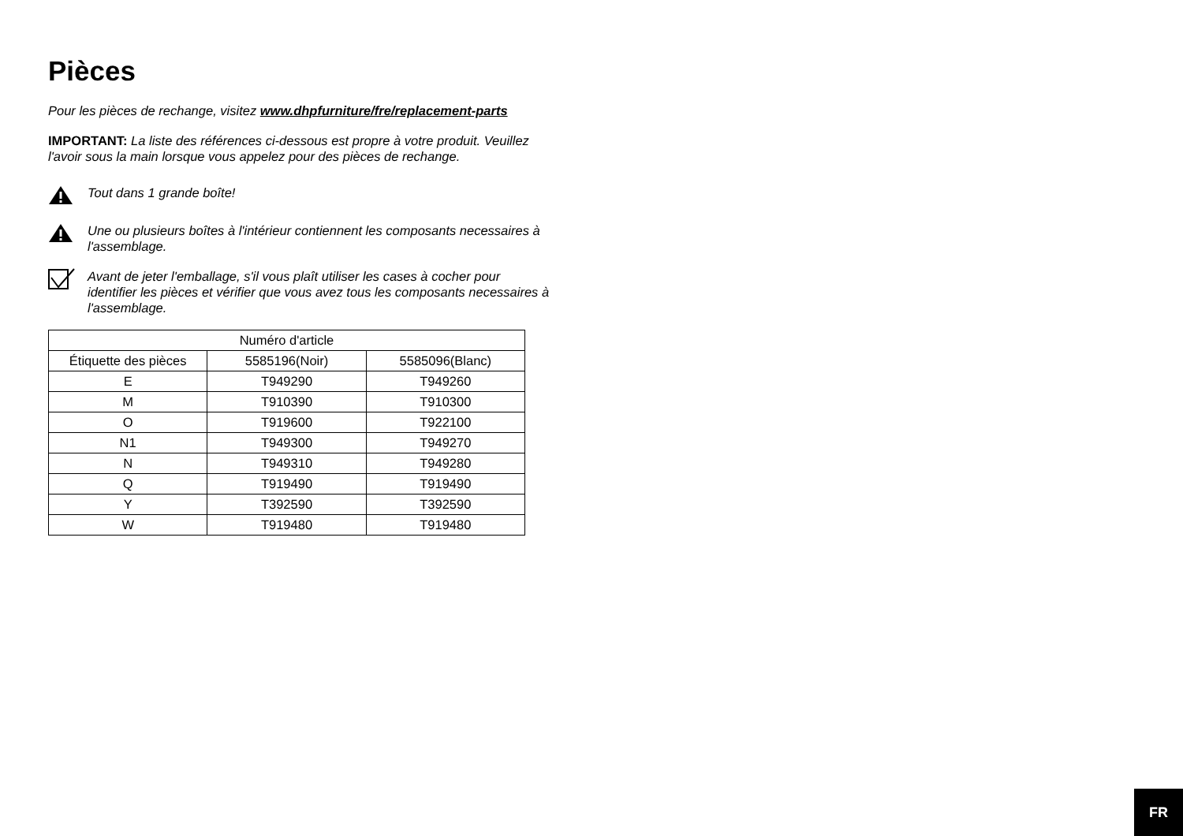Pièces
Pour les pièces de rechange, visitez www.dhpfurniture/fre/replacement-parts
IMPORTANT: La liste des références ci-dessous est propre à votre produit. Veuillez l'avoir sous la main lorsque vous appelez pour des pièces de rechange.
Tout dans 1 grande boîte!
Une ou plusieurs boîtes à l'intérieur contiennent les composants necessaires à l'assemblage.
Avant de jeter l'emballage, s'il vous plaît utiliser les cases à cocher pour identifier les pièces et vérifier que vous avez tous les composants necessaires à l'assemblage.
| Numéro d'article | | |
| --- | --- | --- |
| Étiquette des pièces | 5585196(Noir) | 5585096(Blanc) |
| E | T949290 | T949260 |
| M | T910390 | T910300 |
| O | T919600 | T922100 |
| N1 | T949300 | T949270 |
| N | T949310 | T949280 |
| Q | T919490 | T919490 |
| Y | T392590 | T392590 |
| W | T919480 | T919480 |
FR